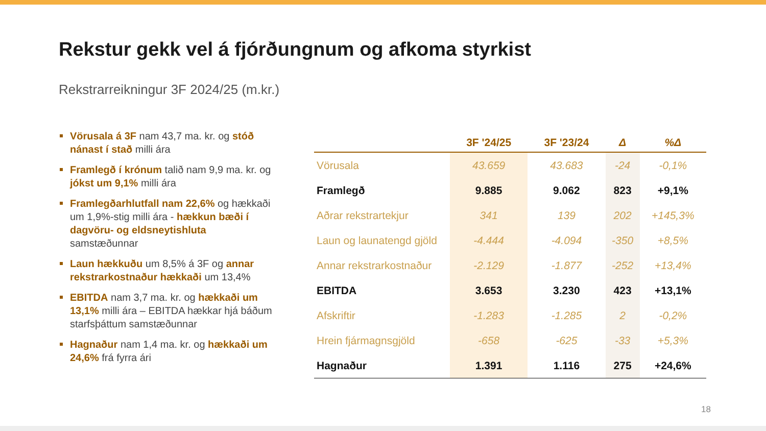Rekstur gekk vel á fjórðungnum og afkoma styrkist
Rekstrarreikningur 3F 2024/25 (m.kr.)
Vörusala á 3F nam 43,7 ma. kr. og stóð nánast í stað milli ára
Framlegð í krónum talið nam 9,9 ma. kr. og jókst um 9,1% milli ára
Framlegðarhlutfall nam 22,6% og hækkaði um 1,9%-stig milli ára - hækkun bæði í dagvöru- og eldsneytishluta samstæðunnar
Laun hækkuðu um 8,5% á 3F og annar rekstrarkostnaður hækkaði um 13,4%
EBITDA nam 3,7 ma. kr. og hækkaði um 13,1% milli ára – EBITDA hækkar hjá báðum starfsþáttum samstæðunnar
Hagnaður nam 1,4 ma. kr. og hækkaði um 24,6% frá fyrra ári
| | 3F '24/25 | 3F '23/24 | Δ | %Δ |
| --- | --- | --- | --- | --- |
| Vörusala | 43.659 | 43.683 | -24 | -0,1% |
| Framlegð | 9.885 | 9.062 | 823 | +9,1% |
| Aðrar rekstrartekjur | 341 | 139 | 202 | +145,3% |
| Laun og launatengd gjöld | -4.444 | -4.094 | -350 | +8,5% |
| Annar rekstrarkostnaður | -2.129 | -1.877 | -252 | +13,4% |
| EBITDA | 3.653 | 3.230 | 423 | +13,1% |
| Afskriftir | -1.283 | -1.285 | 2 | -0,2% |
| Hrein fjármagnsgjöld | -658 | -625 | -33 | +5,3% |
| Hagnaður | 1.391 | 1.116 | 275 | +24,6% |
18